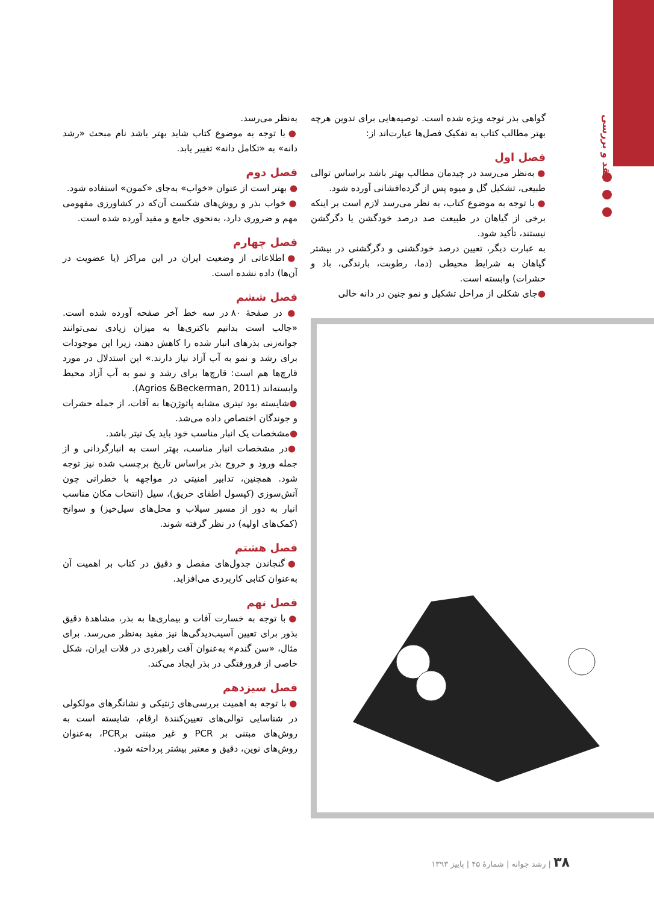نقد و بررسی
گواهی بذر توجه ویژه شده است. توصیه‌هایی برای تدوین هرچه بهتر مطالب کتاب به تفکیک فصل‌ها عبارت‌اند از:
فصل اول
● به‌نظر می‌رسد در چیدمان مطالب بهتر باشد براساس توالی طبیعی، تشکیل گل و میوه پس از گرده‌افشانی آورده شود.
● با توجه به موضوع کتاب، به نظر می‌رسد لازم است بر اینکه برخی از گیاهان در طبیعت صد درصد خودگشن یا دگرگشن نیستند، تأکید شود.
به عبارت دیگر، تعیین درصد خودگشنی و دگرگشنی در بیشتر گیاهان به شرایط محیطی (دما، رطوبت، بارندگی، باد و حشرات) وابسته است.
●جای شکلی از مراحل تشکیل و نمو جنین در دانه خالی
به‌نظر می‌رسد.
● با توجه به موضوع کتاب شاید بهتر باشد نام مبحث «رشد دانه» به «تکامل دانه» تغییر یابد.
فصل دوم
● بهتر است از عنوان «خواب» به‌جای «کمون» استفاده شود.
● خواب بذر و روش‌های شکست آن‌که در کشاورزی مفهومی مهم و ضروری دارد، به‌نحوی جامع و مفید آورده شده است.
فصل چهارم
● اطلاعاتی از وضعیت ایران در این مراکز (یا عضویت در آن‌ها) داده نشده است.
فصل ششم
● در صفحهٔ ۸۰ در سه خط آخر صفحه آورده شده است. «جالب است بدانیم باکتری‌ها به میزان زیادی نمی‌توانند جوانه‌زنی بذرهای انبار شده را کاهش دهند، زیرا این موجودات برای رشد و نمو به آب آزاد نیاز دارند.» این استدلال در مورد قارچ‌ها هم است: قارچ‌ها برای رشد و نمو به آب آزاد محیط وابسته‌اند (Agrios &Beckerman, 2011).
●شایسته بود تیتری مشابه پاتوژن‌ها به آفات، از جمله حشرات و جوندگان اختصاص داده می‌شد.
●مشخصات یک انبار مناسب خود باید یک تیتر باشد.
●در مشخصات انبار مناسب، بهتر است به انبارگردانی و از جمله ورود و خروج بذر براساس تاریخ برچسب شده نیز توجه شود. همچنین، تدابیر امنیتی در مواجهه با خطراتی چون آتش‌سوزی (کپسول اطفای حریق)، سیل (انتخاب مکان مناسب انبار به دور از مسیر سیلاب و محل‌های سیل‌خیز) و سوانح (کمک‌های اولیه) در نظر گرفته شوند.
فصل هشتم
● گنجاندن جدول‌های مفصل و دقیق در کتاب بر اهمیت آن به‌عنوان کتابی کاربردی می‌افزاید.
فصل نهم
● با توجه به خسارت آفات و بیماری‌ها به بذر، مشاهدهٔ دقیق بذور برای تعیین آسیب‌دیدگی‌ها نیز مفید به‌نظر می‌رسد. برای مثال، «سن گندم» به‌عنوان آفت راهبردی در فلات ایران، شکل خاصی از فرورفتگی در بذر ایجاد می‌کند.
فصل سیزدهم
● با توجه به اهمیت بررسی‌های ژنتیکی و نشانگرهای مولکولی در شناسایی توالی‌های تعیین‌کنندهٔ ارقام، شایسته است به روش‌های مبتنی بر PCR و غیر مبتنی برPCR، به‌عنوان روش‌های نوین، دقیق و معتبر بیشتر پرداخته شود.
۳۸ | رشد جوانه | شمارهٔ ۴۵ | پاییز ۱۳۹۳